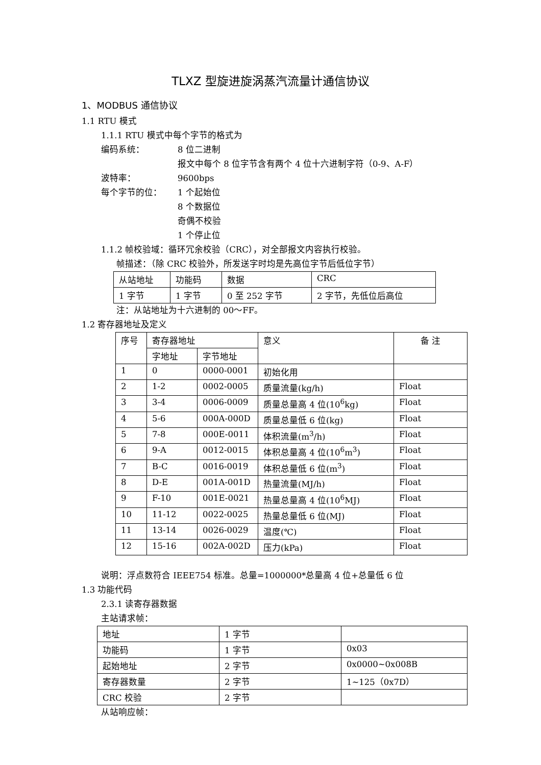TLXZ 型旋进旋涡蒸汽流量计通信协议
1、MODBUS 通信协议
1.1 RTU 模式
1.1.1 RTU 模式中每个字节的格式为
编码系统： 8 位二进制
报文中每个 8 位字节含有两个 4 位十六进制字符（0-9、A-F）
波特率： 9600bps
每个字节的位： 1 个起始位
8 个数据位
奇偶不校验
1 个停止位
1.1.2 帧校验域：循环冗余校验（CRC），对全部报文内容执行校验。
帧描述：（除 CRC 校验外，所发送字时均是先高位字节后低位字节）
| 从站地址 | 功能码 | 数据 | CRC |
| 1 字节 | 1 字节 | 0 至 252 字节 | 2 字节，先低位后高位 |
注：从站地址为十六进制的 00～FF。
1.2 寄存器地址及定义
| 序号 | 寄存器地址 | | 意义 | 备 注 |
| --- | --- | --- | --- | --- |
| | 字地址 | 字节地址 | | |
| 1 | 0 | 0000-0001 | 初始化用 | |
| 2 | 1-2 | 0002-0005 | 质量流量(kg/h) | Float |
| 3 | 3-4 | 0006-0009 | 质量总量高 4 位(10<sup>6</sup>kg) | Float |
| 4 | 5-6 | 000A-000D | 质量总量低 6 位(kg) | Float |
| 5 | 7-8 | 000E-0011 | 体积流量(m<sup>3</sup>/h) | Float |
| 6 | 9-A | 0012-0015 | 体积总量高 4 位(10<sup>6</sup>m<sup>3</sup>) | Float |
| 7 | B-C | 0016-0019 | 体积总量低 6 位(m<sup>3</sup>) | Float |
| 8 | D-E | 001A-001D | 热量流量(MJ/h) | Float |
| 9 | F-10 | 001E-0021 | 热量总量高 4 位(10<sup>6</sup>MJ) | Float |
| 10 | 11-12 | 0022-0025 | 热量总量低 6 位(MJ) | Float |
| 11 | 13-14 | 0026-0029 | 温度(℃) | Float |
| 12 | 15-16 | 002A-002D | 压力(kPa) | Float |
说明：浮点数符合 IEEE754 标准。总量=1000000*总量高 4 位+总量低 6 位
1.3 功能代码
2.3.1 读寄存器数据
主站请求帧：
| 地址 | 1 字节 | |
| 功能码 | 1 字节 | 0x03 |
| 起始地址 | 2 字节 | 0x0000~0x008B |
| 寄存器数量 | 2 字节 | 1~125（0x7D） |
| CRC 校验 | 2 字节 | |
从站响应帧：